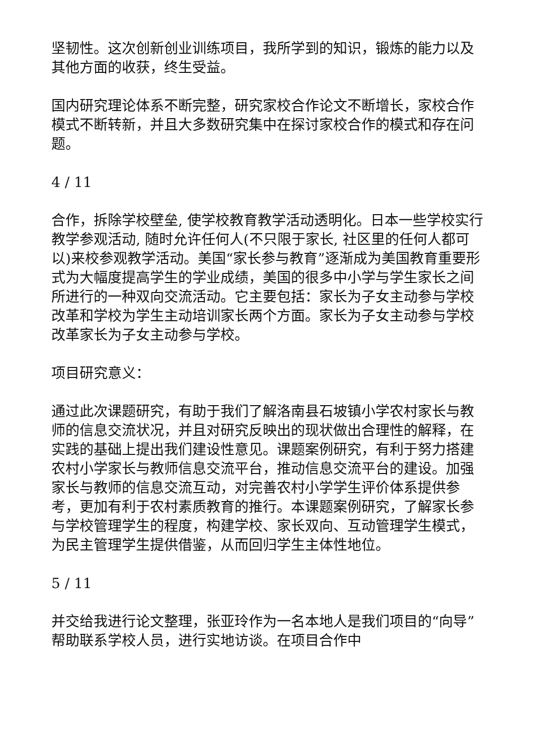坚韧性。这次创新创业训练项目，我所学到的知识，锻炼的能力以及其他方面的收获，终生受益。
国内研究理论体系不断完整，研究家校合作论文不断增长，家校合作模式不断转新，并且大多数研究集中在探讨家校合作的模式和存在问题。
4 / 11
合作，拆除学校壁垒, 使学校教育教学活动透明化。日本一些学校实行教学参观活动, 随时允许任何人(不只限于家长, 社区里的任何人都可以)来校参观教学活动。美国“家长参与教育”逐渐成为美国教育重要形式为大幅度提高学生的学业成绩，美国的很多中小学与学生家长之间所进行的一种双向交流活动。它主要包括：家长为子女主动参与学校改革和学校为学生主动培训家长两个方面。家长为子女主动参与学校改革家长为子女主动参与学校。
项目研究意义：
通过此次课题研究，有助于我们了解洛南县石坡镇小学农村家长与教师的信息交流状况，并且对研究反映出的现状做出合理性的解释，在实践的基础上提出我们建设性意见。课题案例研究，有利于努力搭建农村小学家长与教师信息交流平台，推动信息交流平台的建设。加强家长与教师的信息交流互动，对完善农村小学学生评价体系提供参考，更加有利于农村素质教育的推行。本课题案例研究，了解家长参与学校管理学生的程度，构建学校、家长双向、互动管理学生模式，为民主管理学生提供借鉴，从而回归学生主体性地位。
5 / 11
并交给我进行论文整理，张亚玲作为一名本地人是我们项目的“向导”帮助联系学校人员，进行实地访谈。在项目合作中